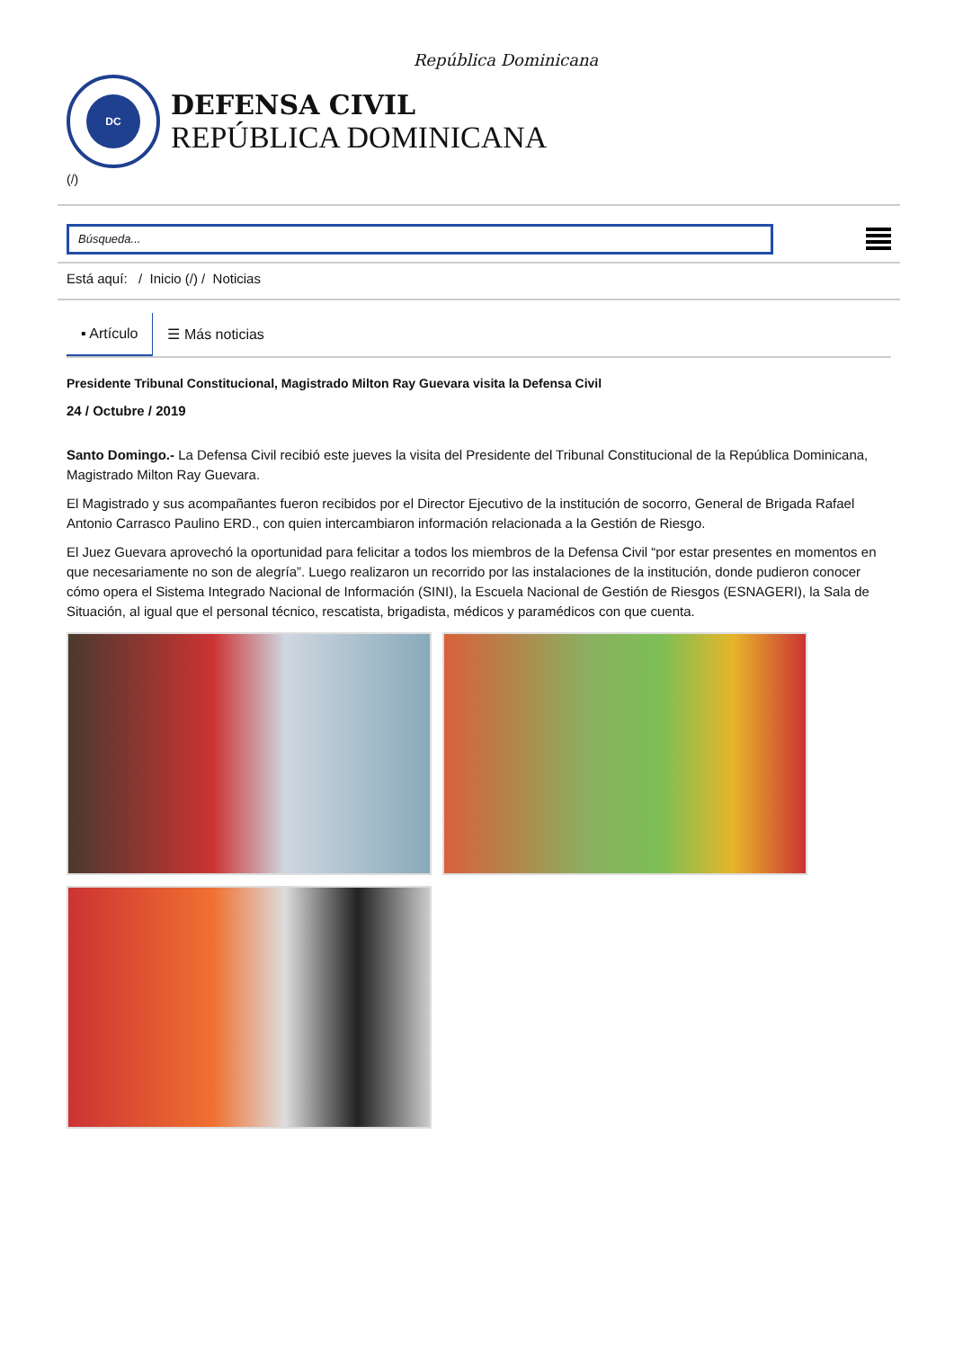República Dominicana
DC
DEFENSA CIVIL
REPÚBLICA DOMINICANA
(/)
Búsqueda...
Está aquí: / Inicio (/) / Noticias
▪ Artículo ☰ Más noticias
Presidente Tribunal Constitucional, Magistrado Milton Ray Guevara visita la Defensa Civil
24 / Octubre / 2019
Santo Domingo.- La Defensa Civil recibió este jueves la visita del Presidente del Tribunal Constitucional de la República Dominicana, Magistrado Milton Ray Guevara.
El Magistrado y sus acompañantes fueron recibidos por el Director Ejecutivo de la institución de socorro, General de Brigada Rafael Antonio Carrasco Paulino ERD., con quien intercambiaron información relacionada a la Gestión de Riesgo.
El Juez Guevara aprovechó la oportunidad para felicitar a todos los miembros de la Defensa Civil “por estar presentes en momentos en que necesariamente no son de alegría”. Luego realizaron un recorrido por las instalaciones de la institución, donde pudieron conocer cómo opera el Sistema Integrado Nacional de Información (SINI), la Escuela Nacional de Gestión de Riesgos (ESNAGERI), la Sala de Situación, al igual que el personal técnico, rescatista, brigadista, médicos y paramédicos con que cuenta.